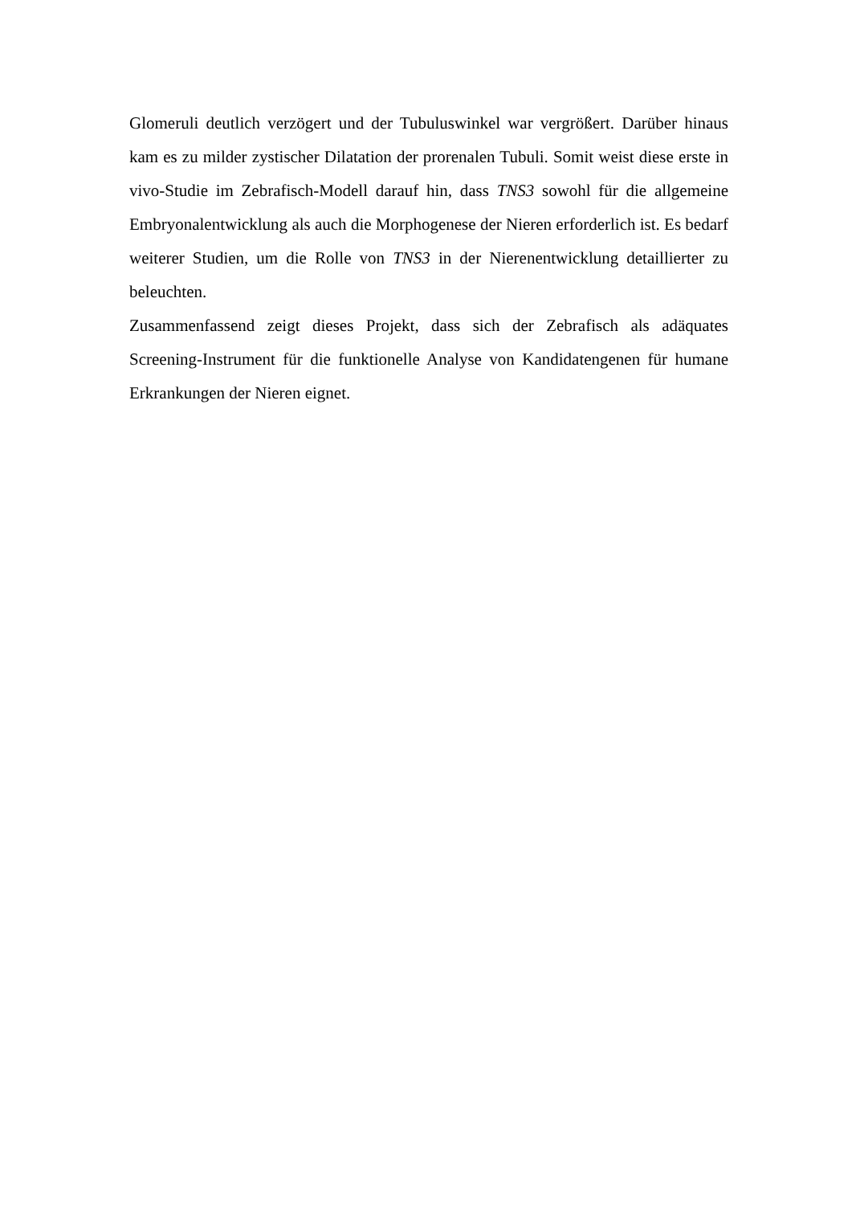Glomeruli deutlich verzögert und der Tubuluswinkel war vergrößert. Darüber hinaus kam es zu milder zystischer Dilatation der prorenalen Tubuli. Somit weist diese erste in vivo-Studie im Zebrafisch-Modell darauf hin, dass TNS3 sowohl für die allgemeine Embryonalentwicklung als auch die Morphogenese der Nieren erforderlich ist. Es bedarf weiterer Studien, um die Rolle von TNS3 in der Nierenentwicklung detaillierter zu beleuchten.
Zusammenfassend zeigt dieses Projekt, dass sich der Zebrafisch als adäquates Screening-Instrument für die funktionelle Analyse von Kandidatengenen für humane Erkrankungen der Nieren eignet.